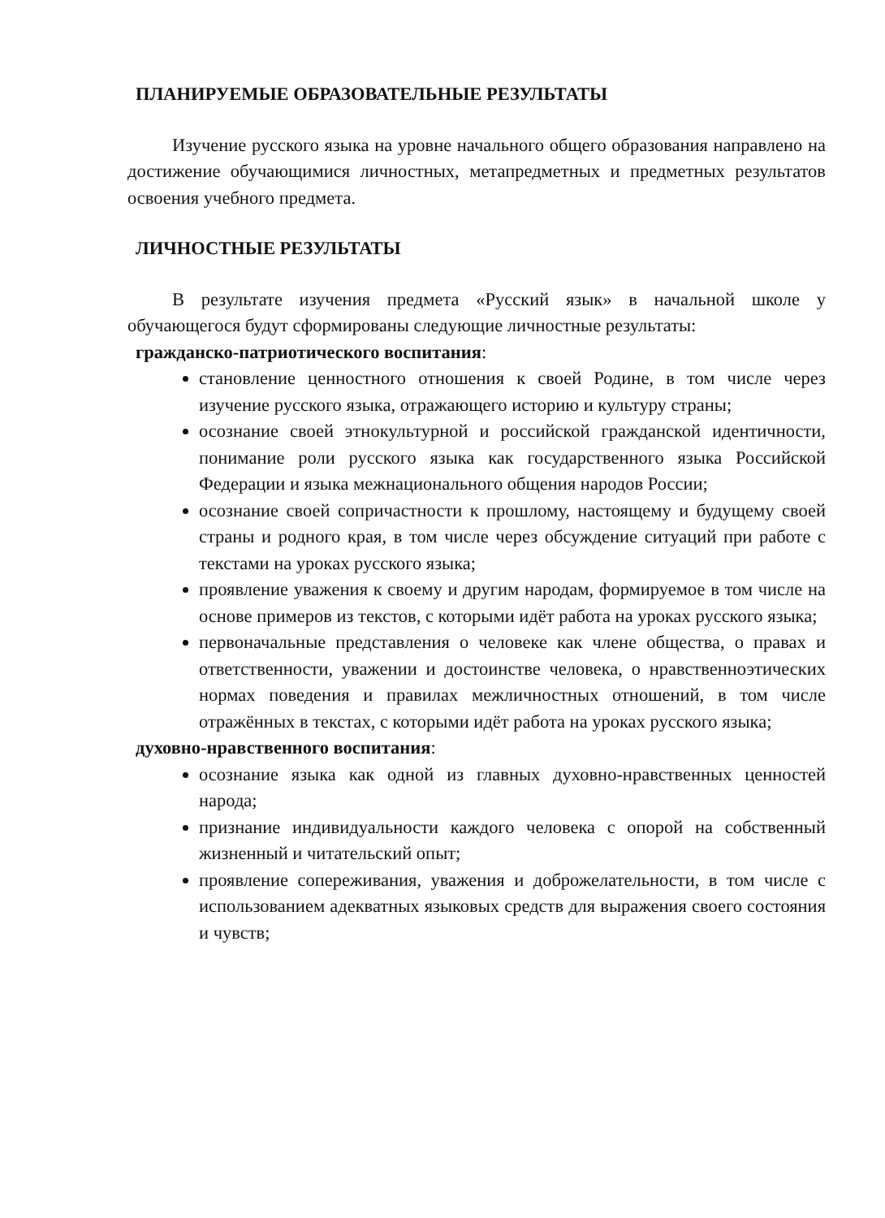ПЛАНИРУЕМЫЕ ОБРАЗОВАТЕЛЬНЫЕ РЕЗУЛЬТАТЫ
Изучение русского языка на уровне начального общего образования направлено на достижение обучающимися личностных, метапредметных и предметных результатов освоения учебного предмета.
ЛИЧНОСТНЫЕ РЕЗУЛЬТАТЫ
В результате изучения предмета «Русский язык» в начальной школе у обучающегося будут сформированы следующие личностные результаты:
гражданско-патриотического воспитания:
становление ценностного отношения к своей Родине, в том числе через изучение русского языка, отражающего историю и культуру страны;
осознание своей этнокультурной и российской гражданской идентичности, понимание роли русского языка как государственного языка Российской Федерации и языка межнационального общения народов России;
осознание своей сопричастности к прошлому, настоящему и будущему своей страны и родного края, в том числе через обсуждение ситуаций при работе с текстами на уроках русского языка;
проявление уважения к своему и другим народам, формируемое в том числе на основе примеров из текстов, с которыми идёт работа на уроках русского языка;
первоначальные представления о человеке как члене общества, о правах и ответственности, уважении и достоинстве человека, о нравственноэтических нормах поведения и правилах межличностных отношений, в том числе отражённых в текстах, с которыми идёт работа на уроках русского языка;
духовно-нравственного воспитания:
осознание языка как одной из главных духовно-нравственных ценностей народа;
признание индивидуальности каждого человека с опорой на собственный жизненный и читательский опыт;
проявление сопереживания, уважения и доброжелательности, в том числе с использованием адекватных языковых средств для выражения своего состояния и чувств;